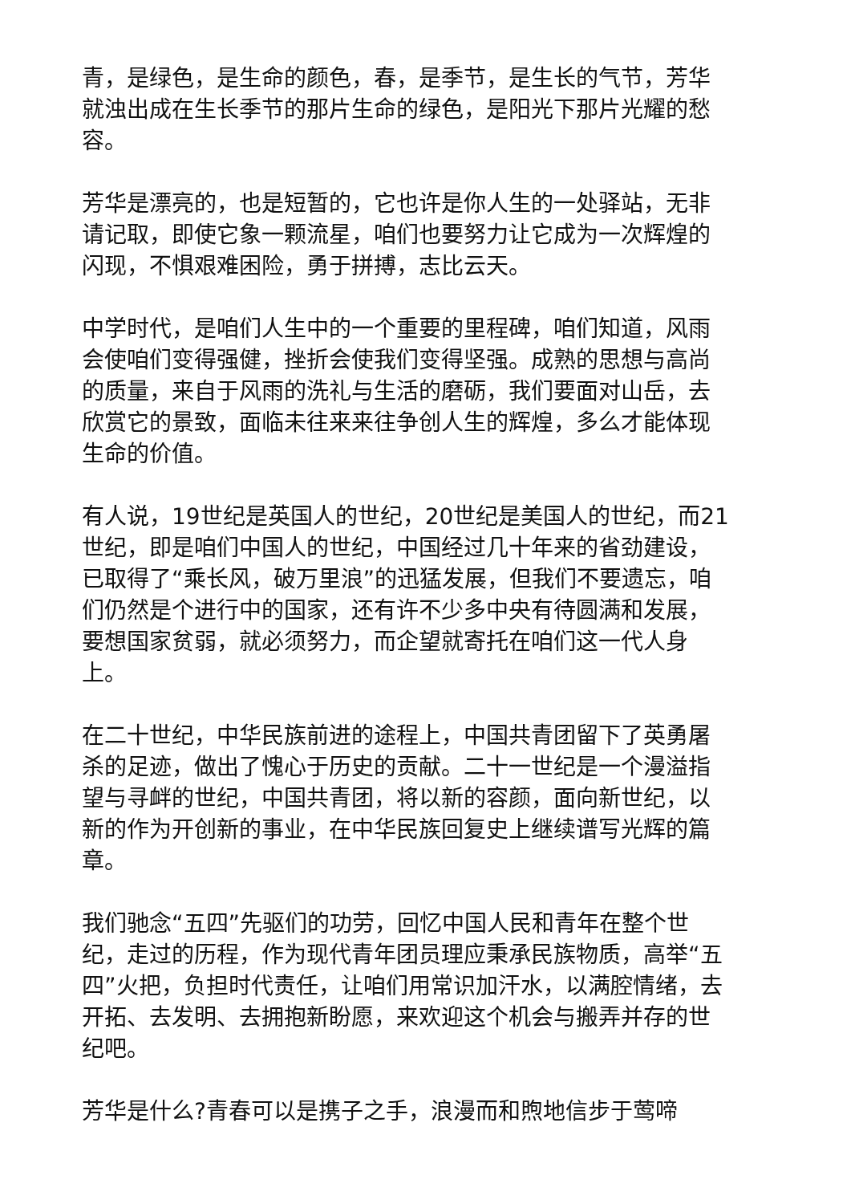青，是绿色，是生命的颜色，春，是季节，是生长的气节，芳华就浊出成在生长季节的那片生命的绿色，是阳光下那片光耀的愁容。
芳华是漂亮的，也是短暂的，它也许是你人生的一处驿站，无非请记取，即使它象一颗流星，咱们也要努力让它成为一次辉煌的闪现，不惧艰难困险，勇于拼搏，志比云天。
中学时代，是咱们人生中的一个重要的里程碑，咱们知道，风雨会使咱们变得强健，挫折会使我们变得坚强。成熟的思想与高尚的质量，来自于风雨的洗礼与生活的磨砺，我们要面对山岳，去欣赏它的景致，面临未往来来往争创人生的辉煌，多么才能体现生命的价值。
有人说，19世纪是英国人的世纪，20世纪是美国人的世纪，而21世纪，即是咱们中国人的世纪，中国经过几十年来的省劲建设，已取得了“乘长风，破万里浪”的迅猛发展，但我们不要遗忘，咱们仍然是个进行中的国家，还有许不少多中央有待圆满和发展，要想国家贫弱，就必须努力，而企望就寄托在咱们这一代人身上。
在二十世纪，中华民族前进的途程上，中国共青团留下了英勇屠杀的足迹，做出了愧心于历史的贡献。二十一世纪是一个漫溢指望与寻衅的世纪，中国共青团，将以新的容颜，面向新世纪，以新的作为开创新的事业，在中华民族回复史上继续谱写光辉的篇章。
我们驰念“五四”先驱们的功劳，回忆中国人民和青年在整个世纪，走过的历程，作为现代青年团员理应秉承民族物质，高举“五四”火把，负担时代责任，让咱们用常识加汗水，以满腔情绪，去开拓、去发明、去拥抱新盼愿，来欢迎这个机会与搬弄并存的世纪吧。
芳华是什么?青春可以是携子之手，浪漫而和煦地信步于莺啼